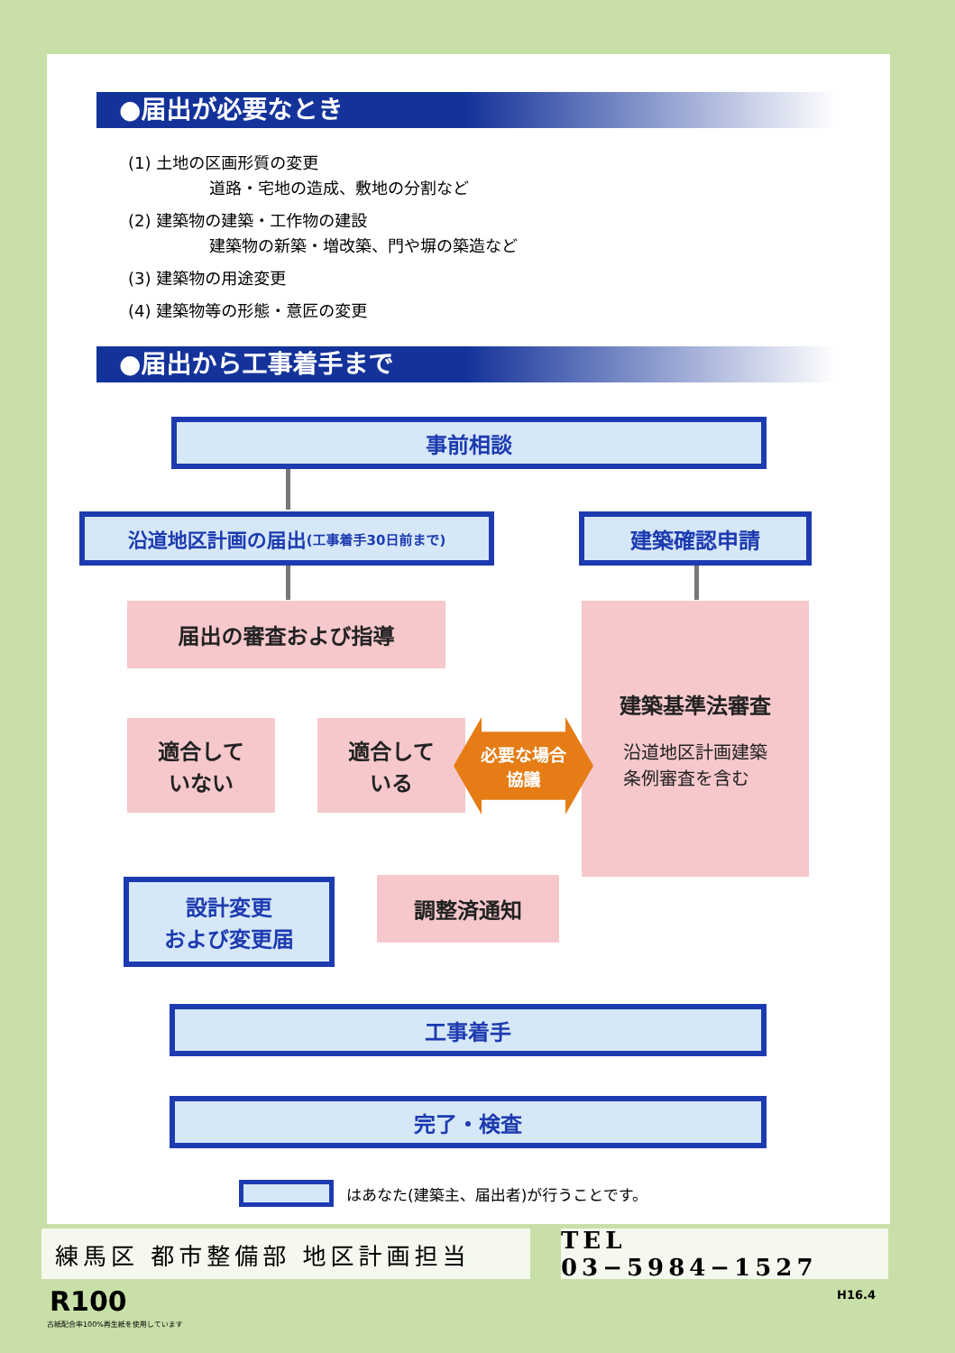●届出が必要なとき
(1) 土地の区画形質の変更
道路・宅地の造成、敷地の分割など
(2) 建築物の建築・工作物の建設
建築物の新築・増改築、門や塀の築造など
(3) 建築物の用途変更
(4) 建築物等の形態・意匠の変更
●届出から工事着手まで
事前相談
沿道地区計画の届出 (工事着手30日前まで) 建築確認申請
届出の審査および指導
建築基準法審査
沿道地区計画建築
条例審査を含む
適合して
いない
適合して
いる
必要な場合
協議
設計変更
および変更届
調整済通知
工事着手
完了・検査
はあなた(建築主、届出者)が行うことです。
練馬区 都市整備部 地区計画担当 TEL 03−5984−1527
R100
古紙配合率100%再生紙を使用しています
H16.4